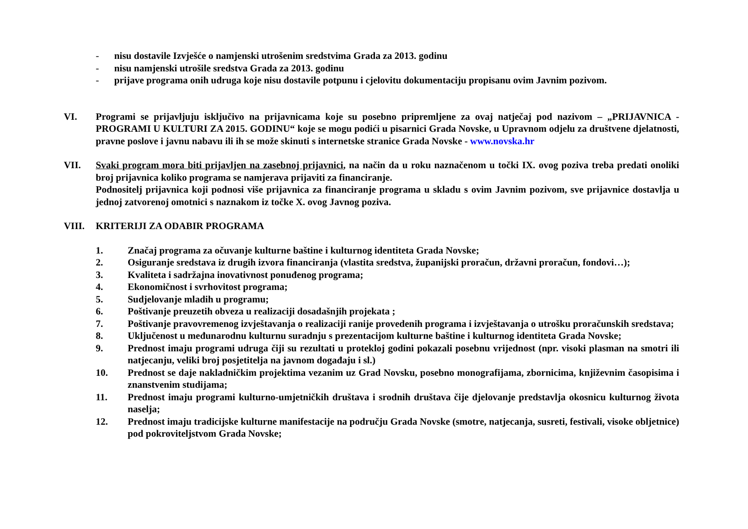- nisu dostavile Izvješće o namjenski utrošenim sredstvima Grada za 2013. godinu
- nisu namjenski utrošile sredstva Grada za 2013. godinu
- prijave programa onih udruga koje nisu dostavile potpunu i cjelovitu dokumentaciju propisanu ovim Javnim pozivom.
VI. Programi se prijavljuju isključivo na prijavnicama koje su posebno pripremljene za ovaj natječaj pod nazivom – „PRIJAVNICA - PROGRAMI U KULTURI ZA 2015. GODINU“ koje se mogu podići u pisarnici Grada Novske, u Upravnom odjelu za društvene djelatnosti, pravne poslove i javnu nabavu ili ih se može skinuti s internetske stranice Grada Novske - www.novska.hr
VII. Svaki program mora biti prijavljen na zasebnoj prijavnici, na način da u roku naznačenom u točki IX. ovog poziva treba predati onoliki broj prijavnica koliko programa se namjerava prijaviti za financiranje.
Podnositelj prijavnica koji podnosi više prijavnica za financiranje programa u skladu s ovim Javnim pozivom, sve prijavnice dostavlja u jednoj zatvorenoj omotnici s naznakom iz točke X. ovog Javnog poziva.
VIII. KRITERIJI ZA ODABIR PROGRAMA
1. Značaj programa za očuvanje kulturne baštine i kulturnog identiteta Grada Novske;
2. Osiguranje sredstava iz drugih izvora financiranja (vlastita sredstva, županijski proračun, državni proračun, fondovi…);
3. Kvaliteta i sadržajna inovativnost ponuđenog programa;
4. Ekonomičnost i svrhovitost programa;
5. Sudjelovanje mladih u programu;
6. Poštivanje preuzetih obveza u realizaciji dosadašnjih projekata ;
7. Poštivanje pravovremenog izvještavanja o realizaciji ranije provedenih programa i izvještavanja o utrošku proračunskih sredstava;
8. Uključenost u međunarodnu kulturnu suradnju s prezentacijom kulturne baštine i kulturnog identiteta Grada Novske;
9. Prednost imaju programi udruga čiji su rezultati u protekloj godini pokazali posebnu vrijednost (npr. visoki plasman na smotri ili natjecanju, veliki broj posjetitelja na javnom događaju i sl.)
10. Prednost se daje nakladničkim projektima vezanim uz Grad Novsku, posebno monografijama, zbornicima, književnim časopisima i znanstvenim studijama;
11. Prednost imaju programi kulturno-umjetničkih društava i srodnih društava čije djelovanje predstavlja okosnicu kulturnog života naselja;
12. Prednost imaju tradicijske kulturne manifestacije na području Grada Novske (smotre, natjecanja, susreti, festivali, visoke obljetnice) pod pokroviteljstvom Grada Novske;